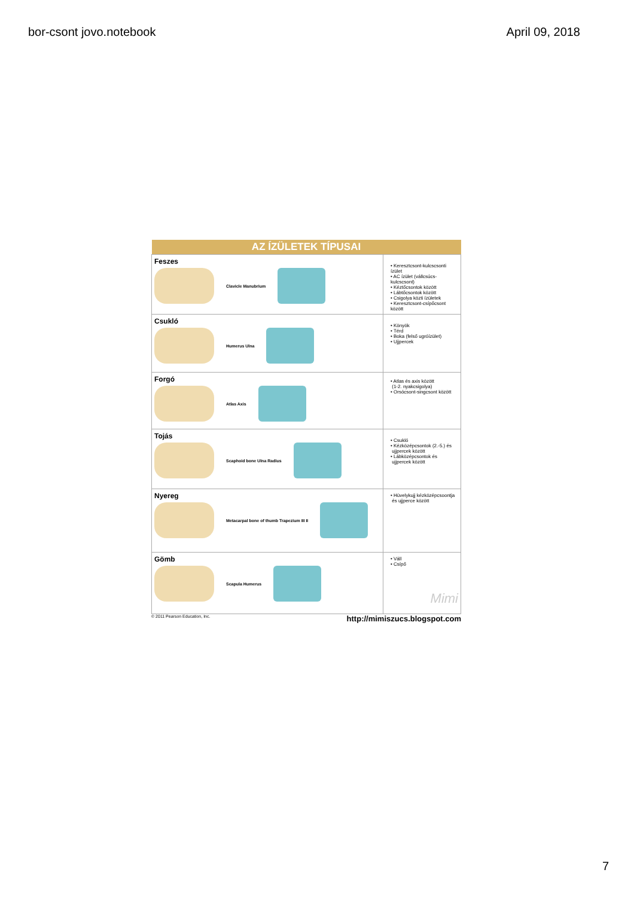bor-csont jovo.notebook April 09, 2018
| AZ ÍZÜLETEK TÍPUSAI | |
| --- | --- |
| Feszes Clavicle Manubrium | • Keresztcsont-kulcscsonti ízület • AC ízület (vállcsúcs-kulcscsont) • Kéztőcsontok között • Lábtőcsontok között • Csigolya közti ízületek • Keresztcsont-csípőcsont között |
| Csukló Humerus Ulna | • Könyök • Térd • Boka (felső ugróízület) • Ujjpercek |
| Forgó Atlas Axis | • Atlas és axis között (1-2. nyakcsigolya) • Orsócsont-singcsont között |
| Tojás Scaphoid bone Ulna Radius | • Csukló • Kézközépcsontok (2.-5.) és ujjpercek között • Lábközépcsontok és ujjpercek között |
| Nyereg Metacarpal bone of thumb Trapezium III II | • Hüvelykujj kézközépcsoontja és ujjperce között |
| Gömb Scapula Humerus | • Váll • Csípő Mimi |
© 2011 Pearson Education, Inc. http://mimiszucs.blogspot.com
7